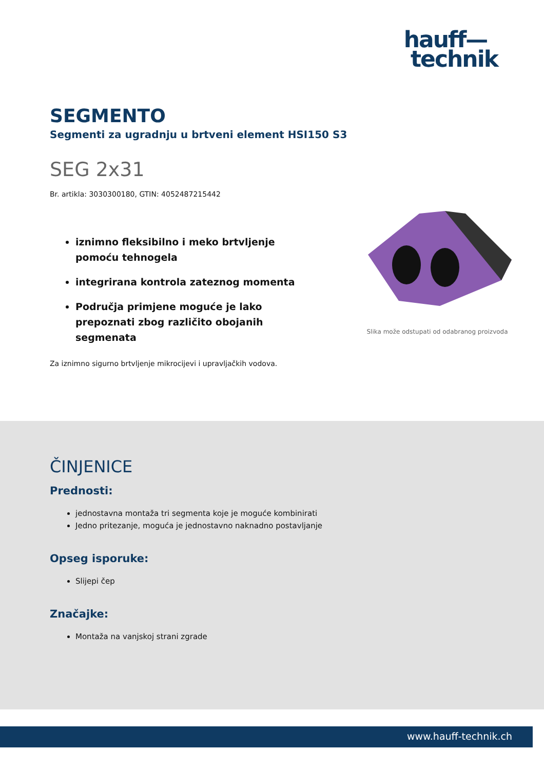hauff—
technik
SEGMENTO
Segmenti za ugradnju u brtveni element HSI150 S3
SEG 2x31
Br. artikla: 3030300180, GTIN: 4052487215442
iznimno fleksibilno i meko brtvljenje pomoću tehnogela
integrirana kontrola zateznog momenta
Područja primjene moguće je lako prepoznati zbog različito obojanih segmenata
Slika može odstupati od odabranog proizvoda
Za iznimno sigurno brtvljenje mikrocijevi i upravljačkih vodova.
ČINJENICE
Prednosti:
jednostavna montaža tri segmenta koje je moguće kombinirati
Jedno pritezanje, moguća je jednostavno naknadno postavljanje
Opseg isporuke:
Slijepi čep
Značajke:
Montaža na vanjskoj strani zgrade
www.hauff-technik.ch